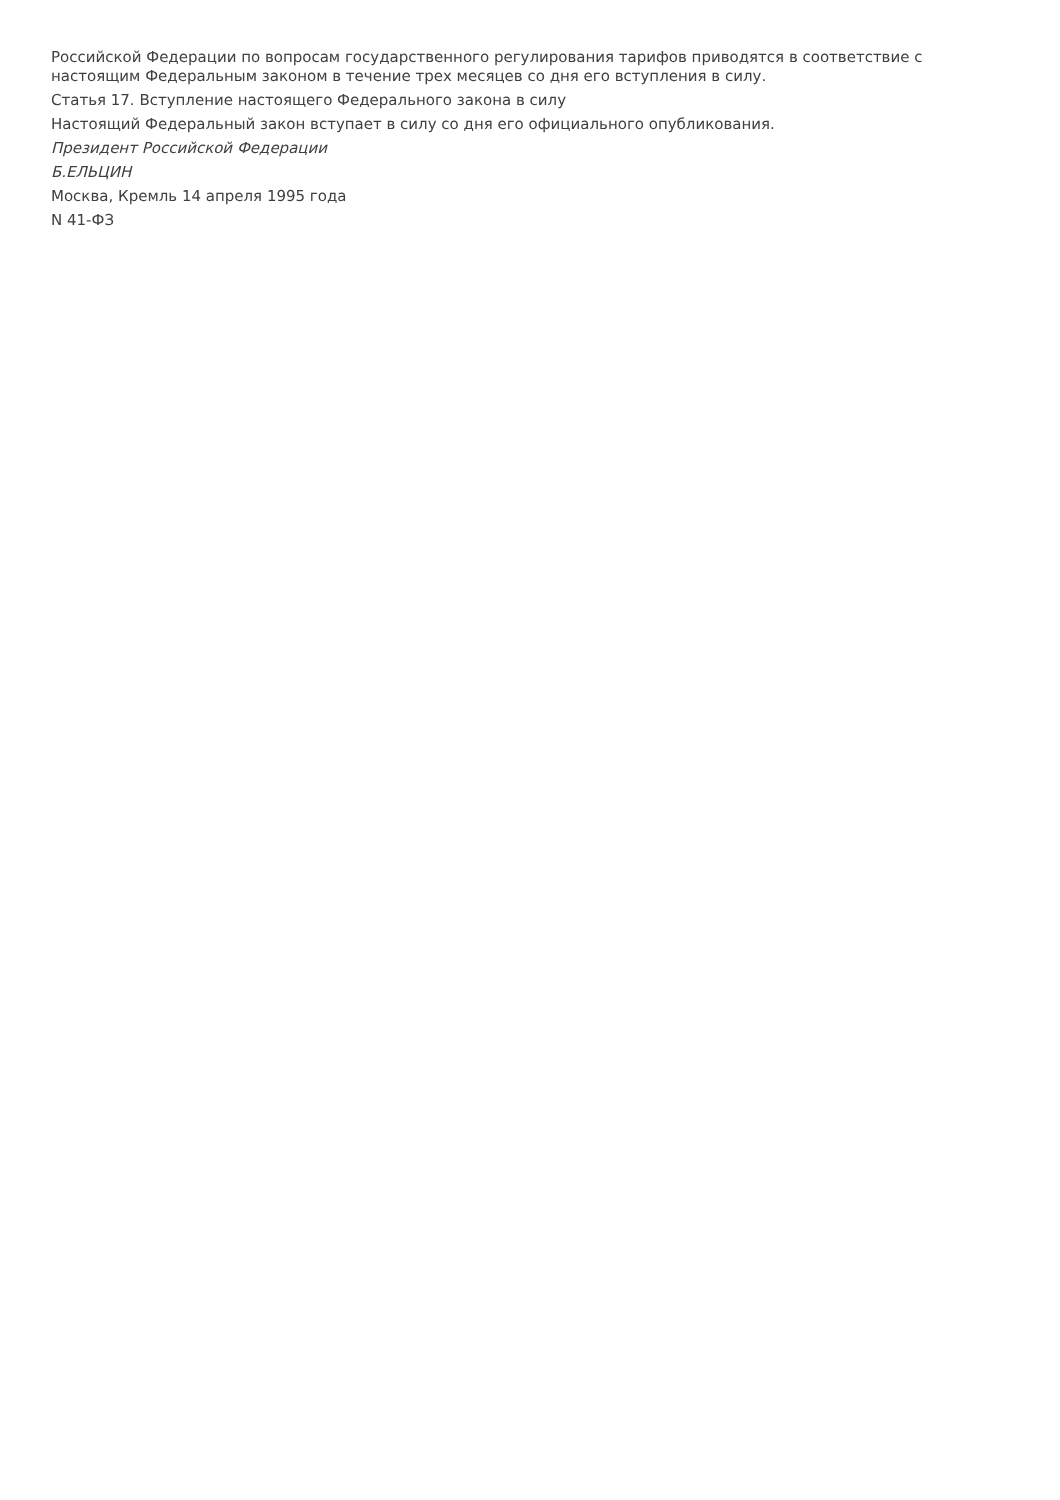Российской Федерации по вопросам государственного регулирования тарифов приводятся в соответствие с настоящим Федеральным законом в течение трех месяцев со дня его вступления в силу.
Статья 17. Вступление настоящего Федерального закона в силу
Настоящий Федеральный закон вступает в силу со дня его официального опубликования.
Президент Российской Федерации
Б.ЕЛЬЦИН
Москва, Кремль 14 апреля 1995 года
N 41-ФЗ